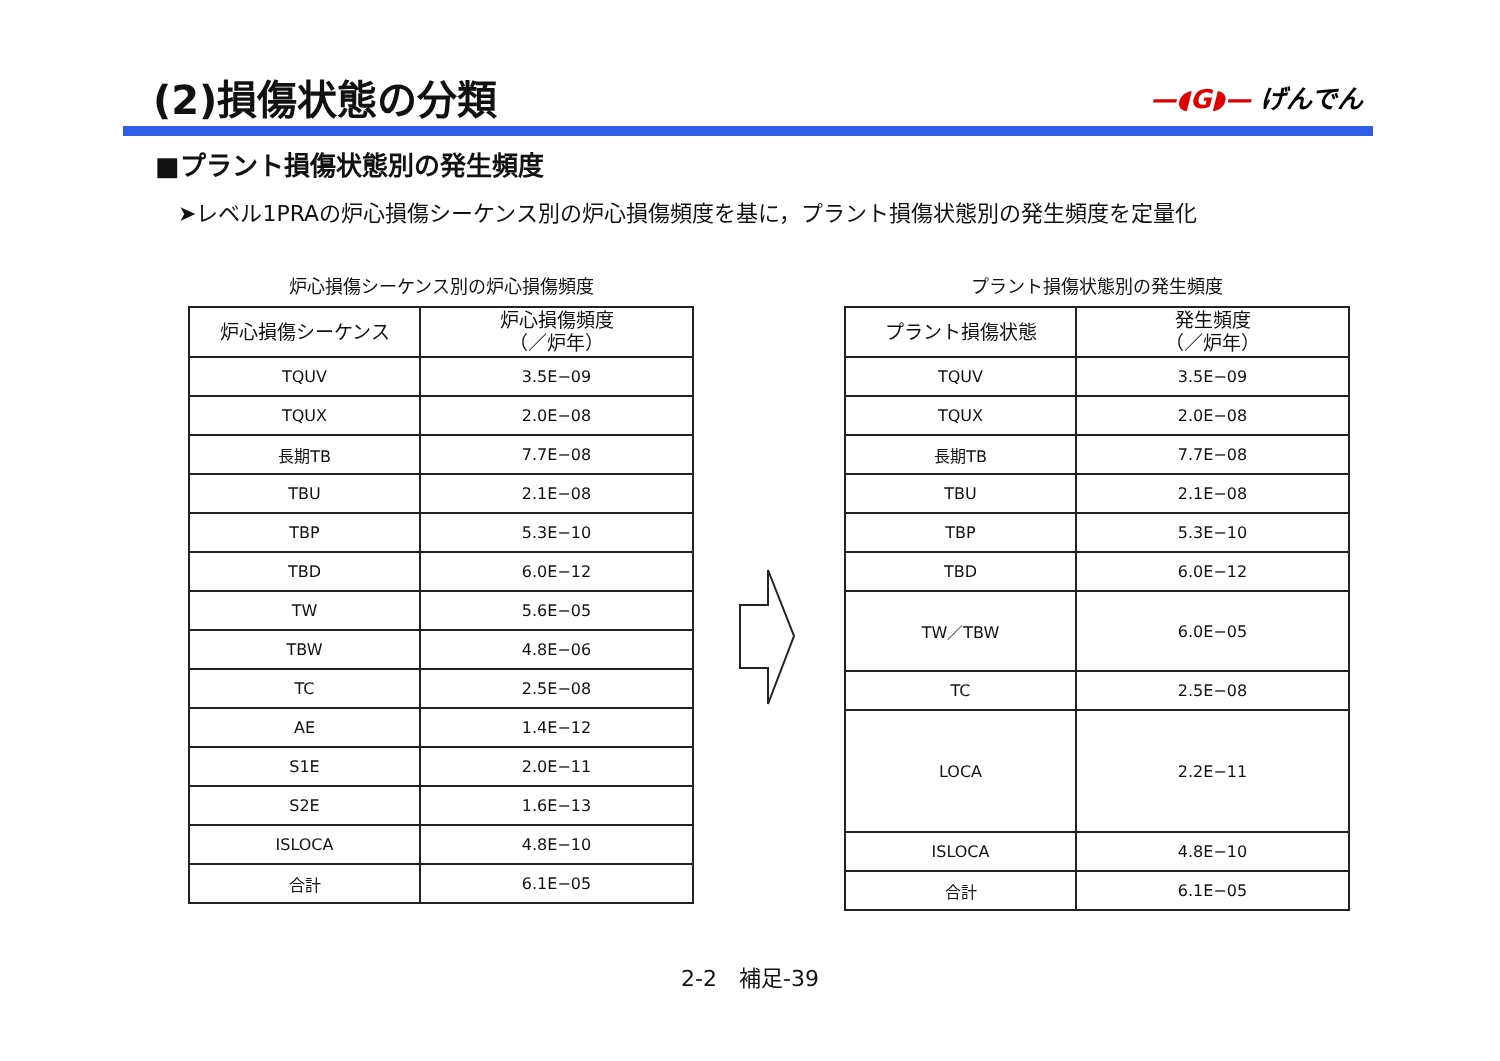(2)損傷状態の分類 —◖G◗— げんでん
■プラント損傷状態別の発生頻度
➤レベル1PRAの炉心損傷シーケンス別の炉心損傷頻度を基に，プラント損傷状態別の発生頻度を定量化
炉心損傷シーケンス別の炉心損傷頻度
| 炉心損傷シーケンス | 炉心損傷頻度 （／炉年） |
| --- | --- |
| TQUV | 3.5E−09 |
| TQUX | 2.0E−08 |
| 長期TB | 7.7E−08 |
| TBU | 2.1E−08 |
| TBP | 5.3E−10 |
| TBD | 6.0E−12 |
| TW | 5.6E−05 |
| TBW | 4.8E−06 |
| TC | 2.5E−08 |
| AE | 1.4E−12 |
| S1E | 2.0E−11 |
| S2E | 1.6E−13 |
| ISLOCA | 4.8E−10 |
| 合計 | 6.1E−05 |
プラント損傷状態別の発生頻度
| プラント損傷状態 | 発生頻度 （／炉年） |
| --- | --- |
| TQUV | 3.5E−09 |
| TQUX | 2.0E−08 |
| 長期TB | 7.7E−08 |
| TBU | 2.1E−08 |
| TBP | 5.3E−10 |
| TBD | 6.0E−12 |
| TW／TBW | 6.0E−05 |
| TC | 2.5E−08 |
| LOCA | 2.2E−11 |
| ISLOCA | 4.8E−10 |
| 合計 | 6.1E−05 |
2-2　補足-39